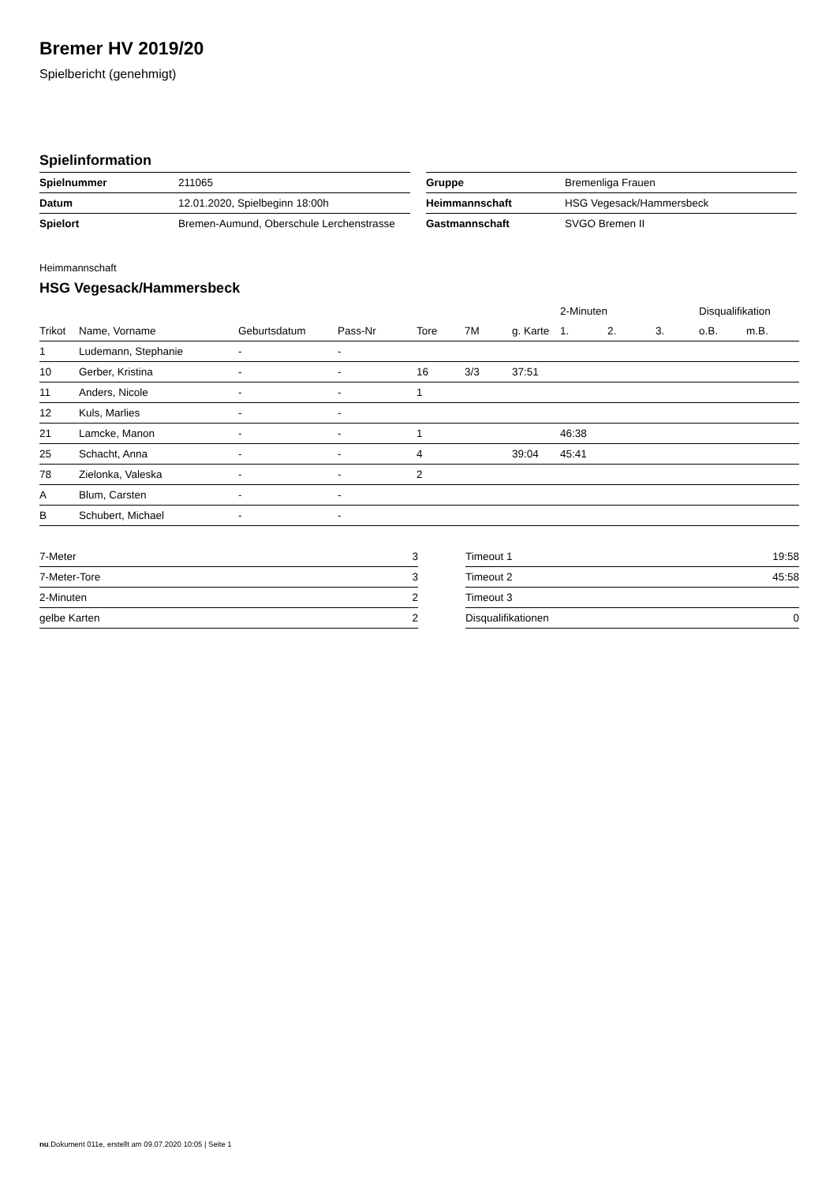Bremer HV 2019/20
Spielbericht (genehmigt)
Spielinformation
| Spielnummer | 211065 |
| Datum | 12.01.2020, Spielbeginn 18:00h |
| Spielort | Bremen-Aumund, Oberschule Lerchenstrasse |
| Gruppe | Bremenliga Frauen |
| Heimmannschaft | HSG Vegesack/Hammersbeck |
| Gastmannschaft | SVGO Bremen II |
Heimmannschaft
HSG Vegesack/Hammersbeck
| | | | | | | | 2-Minuten | | | Disqualifikation | |
| --- | --- | --- | --- | --- | --- | --- | --- | --- | --- | --- | --- |
| Trikot | Name, Vorname | Geburtsdatum | Pass-Nr | Tore | 7M | g. Karte | 1. | 2. | 3. | o.B. | m.B. |
| 1 | Ludemann, Stephanie | - | - | | | | | | | | |
| 10 | Gerber, Kristina | - | - | 16 | 3/3 | 37:51 | | | | | |
| 11 | Anders, Nicole | - | - | 1 | | | | | | | |
| 12 | Kuls, Marlies | - | - | | | | | | | | |
| 21 | Lamcke, Manon | - | - | 1 | | | 46:38 | | | | |
| 25 | Schacht, Anna | - | - | 4 | | 39:04 | 45:41 | | | | |
| 78 | Zielonka, Valeska | - | - | 2 | | | | | | | |
| A | Blum, Carsten | - | - | | | | | | | | |
| B | Schubert, Michael | - | - | | | | | | | | |
| 7-Meter | 3 |
| 7-Meter-Tore | 3 |
| 2-Minuten | 2 |
| gelbe Karten | 2 |
| Timeout 1 | 19:58 |
| Timeout 2 | 45:58 |
| Timeout 3 | |
| Disqualifikationen | 0 |
nu.Dokument 011e, erstellt am 09.07.2020 10:05 | Seite 1